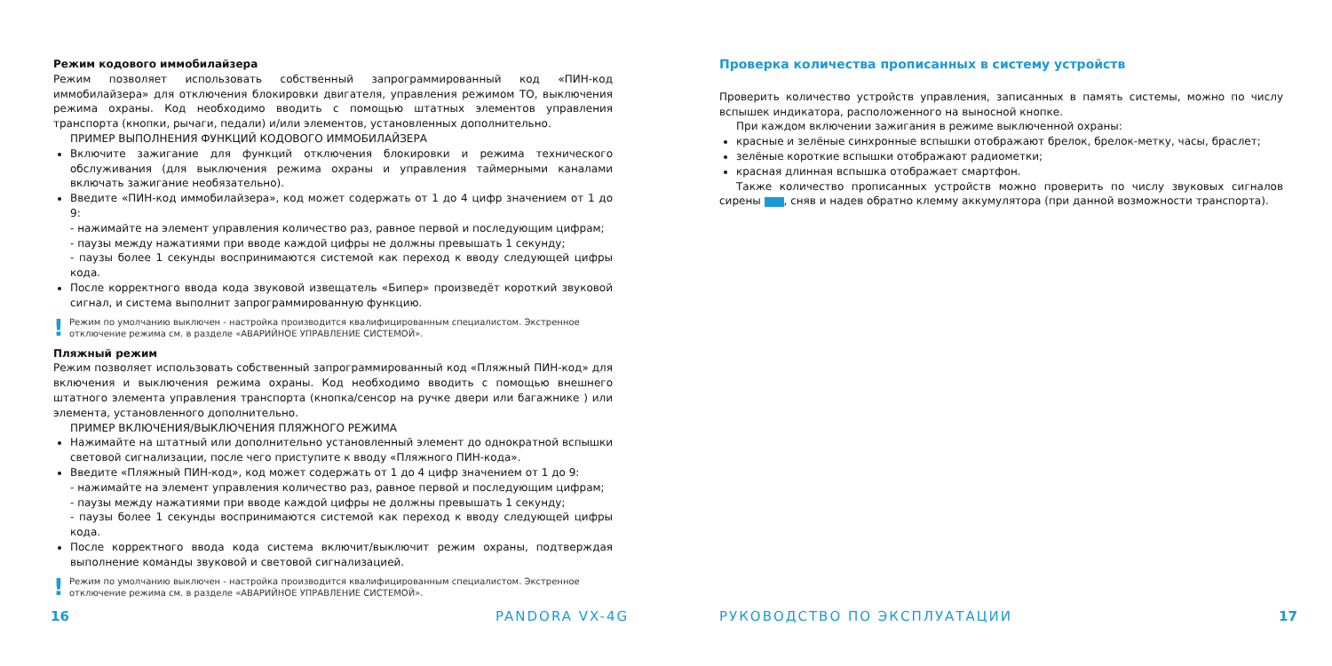Режим кодового иммобилайзера
Режим позволяет использовать собственный запрограммированный код «ПИН-код иммобилайзера» для отключения блокировки двигателя, управления режимом ТО, выключения режима охраны. Код необходимо вводить с помощью штатных элементов управления транспорта (кнопки, рычаги, педали) и/или элементов, установленных дополнительно.
ПРИМЕР ВЫПОЛНЕНИЯ ФУНКЦИЙ КОДОВОГО ИММОБИЛАЙЗЕРА
Включите зажигание для функций отключения блокировки и режима технического обслуживания (для выключения режима охраны и управления таймерными каналами включать зажигание необязательно).
Введите «ПИН-код иммобилайзера», код может содержать от 1 до 4 цифр значением от 1 до 9:
- нажимайте на элемент управления количество раз, равное первой и последующим цифрам;
- паузы между нажатиями при вводе каждой цифры не должны превышать 1 секунду;
- паузы более 1 секунды воспринимаются системой как переход к вводу следующей цифры кода.
После корректного ввода кода звуковой извещатель «Бипер» произведёт короткий звуковой сигнал, и система выполнит запрограммированную функцию.
! Режим по умолчанию выключен - настройка производится квалифицированным специалистом. Экстренное отключение режима см. в разделе «АВАРИЙНОЕ УПРАВЛЕНИЕ СИСТЕМОЙ».
Пляжный режим
Режим позволяет использовать собственный запрограммированный код «Пляжный ПИН-код» для включения и выключения режима охраны. Код необходимо вводить с помощью внешнего штатного элемента управления транспорта (кнопка/сенсор на ручке двери или багажнике ) или элемента, установленного дополнительно.
ПРИМЕР ВКЛЮЧЕНИЯ/ВЫКЛЮЧЕНИЯ ПЛЯЖНОГО РЕЖИМА
Нажимайте на штатный или дополнительно установленный элемент до однократной вспышки световой сигнализации, после чего приступите к вводу «Пляжного ПИН-кода».
Введите «Пляжный ПИН-код», код может содержать от 1 до 4 цифр значением от 1 до 9:
- нажимайте на элемент управления количество раз, равное первой и последующим цифрам;
- паузы между нажатиями при вводе каждой цифры не должны превышать 1 секунду;
- паузы более 1 секунды воспринимаются системой как переход к вводу следующей цифры кода.
После корректного ввода кода система включит/выключит режим охраны, подтверждая выполнение команды звуковой и световой сигнализацией.
! Режим по умолчанию выключен - настройка производится квалифицированным специалистом. Экстренное отключение режима см. в разделе «АВАРИЙНОЕ УПРАВЛЕНИЕ СИСТЕМОЙ».
16 PANDORA VX-4G
Проверка количества прописанных в систему устройств
Проверить количество устройств управления, записанных в память системы, можно по числу вспышек индикатора, расположенного на выносной кнопке.
При каждом включении зажигания в режиме выключенной охраны:
красные и зелёные синхронные вспышки отображают брелок, брелок-метку, часы, браслет;
зелёные короткие вспышки отображают радиометки;
красная длинная вспышка отображает смартфон.
Также количество прописанных устройств можно проверить по числу звуковых сигналов сирены , сняв и надев обратно клемму аккумулятора (при данной возможности транспорта).
РУКОВОДСТВО ПО ЭКСПЛУАТАЦИИ 17